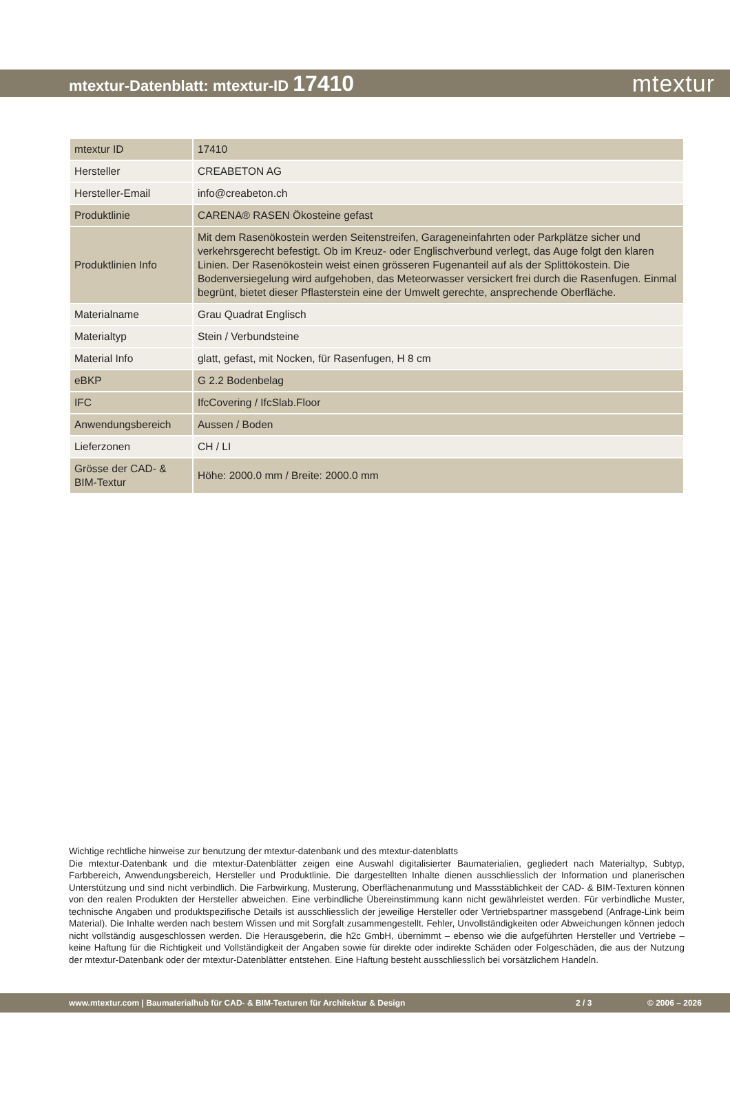mtextur-Datenblatt: mtextur-ID 17410
mtextur
| mtextur ID | 17410 |
| Hersteller | CREABETON AG |
| Hersteller-Email | info@creabeton.ch |
| Produktlinie | CARENA® RASEN Ökosteine gefast |
| Produktlinien Info | Mit dem Rasenökostein werden Seitenstreifen, Garageneinfahrten oder Parkplätze sicher und verkehrsgerecht befestigt. Ob im Kreuz- oder Englischverbund verlegt, das Auge folgt den klaren Linien. Der Rasenökostein weist einen grösseren Fugenanteil auf als der Splittökostein. Die Bodenversiegelung wird aufgehoben, das Meteorwasser versickert frei durch die Rasenfugen. Einmal begrünt, bietet dieser Pflasterstein eine der Umwelt gerechte, ansprechende Oberfläche. |
| Materialname | Grau Quadrat Englisch |
| Materialtyp | Stein / Verbundsteine |
| Material Info | glatt, gefast, mit Nocken, für Rasenfugen, H 8 cm |
| eBKP | G 2.2 Bodenbelag |
| IFC | IfcCovering / IfcSlab.Floor |
| Anwendungsbereich | Aussen / Boden |
| Lieferzonen | CH / LI |
| Grösse der CAD- & BIM-Textur | Höhe: 2000.0 mm / Breite: 2000.0 mm |
Wichtige rechtliche hinweise zur benutzung der mtextur-datenbank und des mtextur-datenblatts
Die mtextur-Datenbank und die mtextur-Datenblätter zeigen eine Auswahl digitalisierter Baumaterialien, gegliedert nach Materialtyp, Subtyp, Farbbereich, Anwendungsbereich, Hersteller und Produktlinie. Die dargestellten Inhalte dienen ausschliesslich der Information und planerischen Unterstützung und sind nicht verbindlich. Die Farbwirkung, Musterung, Oberflächenanmutung und Massstäblichkeit der CAD- & BIM-Texturen können von den realen Produkten der Hersteller abweichen. Eine verbindliche Übereinstimmung kann nicht gewährleistet werden. Für verbindliche Muster, technische Angaben und produktspezifische Details ist ausschliesslich der jeweilige Hersteller oder Vertriebspartner massgebend (Anfrage-Link beim Material). Die Inhalte werden nach bestem Wissen und mit Sorgfalt zusammengestellt. Fehler, Unvollständigkeiten oder Abweichungen können jedoch nicht vollständig ausgeschlossen werden. Die Herausgeberin, die h2c GmbH, übernimmt – ebenso wie die aufgeführten Hersteller und Vertriebe – keine Haftung für die Richtigkeit und Vollständigkeit der Angaben sowie für direkte oder indirekte Schäden oder Folgeschäden, die aus der Nutzung der mtextur-Datenbank oder der mtextur-Datenblätter entstehen. Eine Haftung besteht ausschliesslich bei vorsätzlichem Handeln.
www.mtextur.com | Baumaterialhub für CAD- & BIM-Texturen für Architektur & Design 2 / 3 © 2006 – 2026